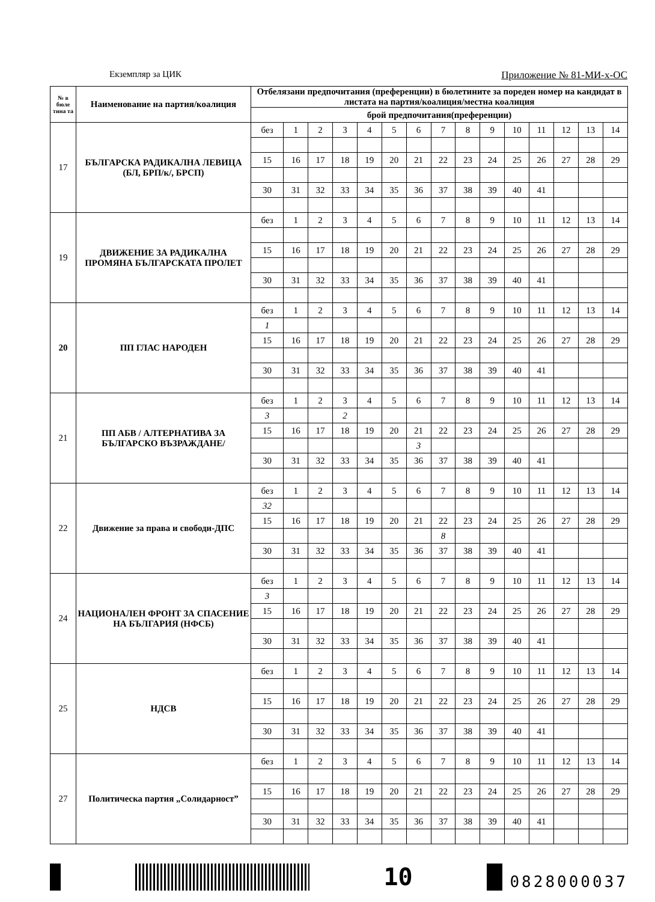Екземпляр за ЦИК Приложение № 81-МИ-х-ОС
| № в бюле тина та | Наименование на партия/коалиция | Отбелязани предпочитания (преференции) в бюлетините за пореден номер на кандидат в листата на партия/коалиция/местна коалиция | | | | | | | | | | | | | | |
| --- | --- | --- | --- | --- | --- | --- | --- | --- | --- | --- | --- | --- | --- | --- | --- | --- |
| | | брой предпочитания(преференции) | | | | | | | | | | | | | | |
| 17 | БЪЛГАРСКА РАДИКАЛНА ЛЕВИЦА (БЛ, БРП/к/, БРСП) | без | 1 | 2 | 3 | 4 | 5 | 6 | 7 | 8 | 9 | 10 | 11 | 12 | 13 | 14 |
| | | 15 | 16 | 17 | 18 | 19 | 20 | 21 | 22 | 23 | 24 | 25 | 26 | 27 | 28 | 29 |
| | | 30 | 31 | 32 | 33 | 34 | 35 | 36 | 37 | 38 | 39 | 40 | 41 | | | |
| 19 | ДВИЖЕНИЕ ЗА РАДИКАЛНА ПРОМЯНА БЪЛГАРСКАТА ПРОЛЕТ | без | 1 | 2 | 3 | 4 | 5 | 6 | 7 | 8 | 9 | 10 | 11 | 12 | 13 | 14 |
| | | 15 | 16 | 17 | 18 | 19 | 20 | 21 | 22 | 23 | 24 | 25 | 26 | 27 | 28 | 29 |
| | | 30 | 31 | 32 | 33 | 34 | 35 | 36 | 37 | 38 | 39 | 40 | 41 | | | |
| 20 | ПП ГЛАС НАРОДЕН | без | 1 | 2 | 3 | 4 | 5 | 6 | 7 | 8 | 9 | 10 | 11 | 12 | 13 | 14 |
| | | 1 | | | | | | | | | | | | | | |
| | | 15 | 16 | 17 | 18 | 19 | 20 | 21 | 22 | 23 | 24 | 25 | 26 | 27 | 28 | 29 |
| | | 30 | 31 | 32 | 33 | 34 | 35 | 36 | 37 | 38 | 39 | 40 | 41 | | | |
| 21 | ПП АБВ / АЛТЕРНАТИВА ЗА БЪЛГАРСКО ВЪЗРАЖДАНЕ/ | без | 1 | 2 | 3 | 4 | 5 | 6 | 7 | 8 | 9 | 10 | 11 | 12 | 13 | 14 |
| | | 3 | | | 2 | | | | | | | | | | | |
| | | 15 | 16 | 17 | 18 | 19 | 20 | 21 | 22 | 23 | 24 | 25 | 26 | 27 | 28 | 29 |
| | | | | | | | | 3 | | | | | | | | |
| | | 30 | 31 | 32 | 33 | 34 | 35 | 36 | 37 | 38 | 39 | 40 | 41 | | | |
| 22 | Движение за права и свободи-ДПС | без | 1 | 2 | 3 | 4 | 5 | 6 | 7 | 8 | 9 | 10 | 11 | 12 | 13 | 14 |
| | | 32 | | | | | | | | | | | | | | |
| | | 15 | 16 | 17 | 18 | 19 | 20 | 21 | 22 | 23 | 24 | 25 | 26 | 27 | 28 | 29 |
| | | | | | | | | | 8 | | | | | | | |
| | | 30 | 31 | 32 | 33 | 34 | 35 | 36 | 37 | 38 | 39 | 40 | 41 | | | |
| 24 | НАЦИОНАЛЕН ФРОНТ ЗА СПАСЕНИЕ НА БЪЛГАРИЯ (НФСБ) | без | 1 | 2 | 3 | 4 | 5 | 6 | 7 | 8 | 9 | 10 | 11 | 12 | 13 | 14 |
| | | 3 | | | | | | | | | | | | | | |
| | | 15 | 16 | 17 | 18 | 19 | 20 | 21 | 22 | 23 | 24 | 25 | 26 | 27 | 28 | 29 |
| | | 30 | 31 | 32 | 33 | 34 | 35 | 36 | 37 | 38 | 39 | 40 | 41 | | | |
| 25 | НДСВ | без | 1 | 2 | 3 | 4 | 5 | 6 | 7 | 8 | 9 | 10 | 11 | 12 | 13 | 14 |
| | | 15 | 16 | 17 | 18 | 19 | 20 | 21 | 22 | 23 | 24 | 25 | 26 | 27 | 28 | 29 |
| | | 30 | 31 | 32 | 33 | 34 | 35 | 36 | 37 | 38 | 39 | 40 | 41 | | | |
| 27 | Политическа партия „Солидарност” | без | 1 | 2 | 3 | 4 | 5 | 6 | 7 | 8 | 9 | 10 | 11 | 12 | 13 | 14 |
| | | 15 | 16 | 17 | 18 | 19 | 20 | 21 | 22 | 23 | 24 | 25 | 26 | 27 | 28 | 29 |
| | | 30 | 31 | 32 | 33 | 34 | 35 | 36 | 37 | 38 | 39 | 40 | 41 | | | |
10
0828000037